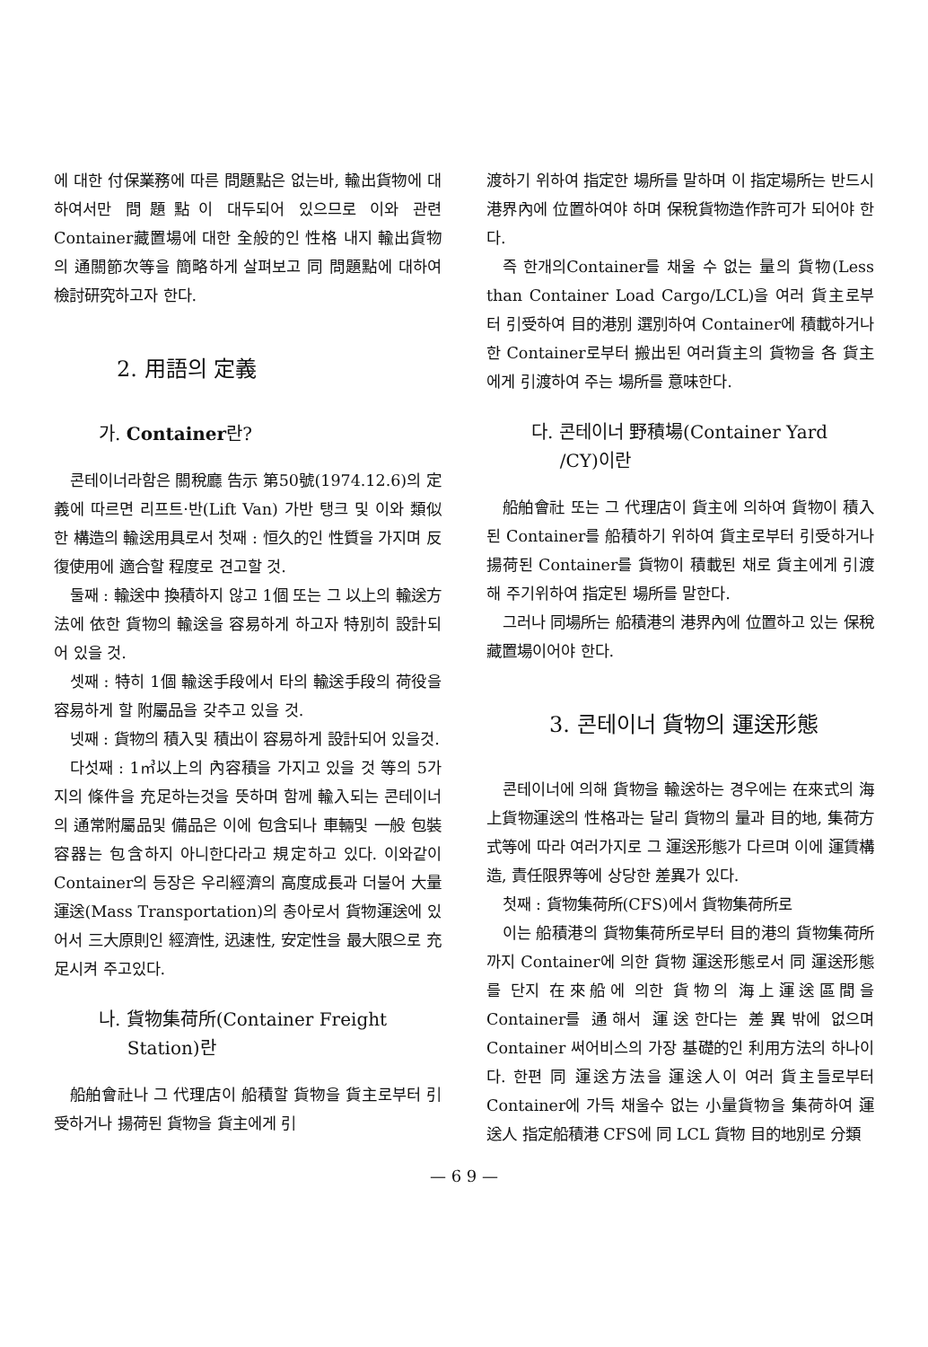에 대한 付保業務에 따른 問題點은 없는바, 輸出貨物에 대하여서만 問題點이 대두되어 있으므로 이와 관련 Container藏置場에 대한 全般的인 性格 내지 輸出貨物의 通關節次等을 簡略하게 살펴보고 同 問題點에 대하여 檢討研究하고자 한다.
2. 用語의 定義
가. Container란?
콘테이너라함은 關稅廳 告示 第50號(1974.12.6)의 定義에 따르면 리프트·반(Lift Van) 가반 탱크 및 이와 類似한 構造의 輸送用具로서 첫째 : 恒久的인 性質을 가지며 反復使用에 適合할 程度로 견고할 것.
둘째 : 輸送中 換積하지 않고 1個 또는 그 以上의 輸送方法에 依한 貨物의 輸送을 容易하게 하고자 特別히 設計되어 있을 것.
셋째 : 特히 1個 輸送手段에서 타의 輸送手段의 荷役을 容易하게 할 附屬品을 갖추고 있을 것.
넷째 : 貨物의 積入및 積出이 容易하게 設計되어 있을것.
다섯째 : 1㎥以上의 內容積을 가지고 있을 것 等의 5가지의 條件을 充足하는것을 뜻하며 함께 輸入되는 콘테이너의 通常附屬品및 備品은 이에 包含되나 車輛및 一般 包裝容器는 包含하지 아니한다라고 規定하고 있다. 이와같이 Container의 등장은 우리經濟의 高度成長과 더불어 大量運送(Mass Transportation)의 총아로서 貨物運送에 있어서 三大原則인 經濟性, 迅速性, 安定性을 最大限으로 充足시켜 주고있다.
나. 貨物集荷所(Container Freight
Station)란
船舶會社나 그 代理店이 船積할 貨物을 貨主로부터 引受하거나 揚荷된 貨物을 貨主에게 引
渡하기 위하여 指定한 場所를 말하며 이 指定場所는 반드시 港界內에 位置하여야 하며 保稅貨物造作許可가 되어야 한다.
즉 한개의Container를 채울 수 없는 量의 貨物(Less than Container Load Cargo/LCL)을 여러 貨主로부터 引受하여 目的港別 選別하여 Container에 積載하거나 한 Container로부터 搬出된 여러貨主의 貨物을 各 貨主에게 引渡하여 주는 場所를 意味한다.
다. 콘테이너 野積場(Container Yard
/CY)이란
船舶會社 또는 그 代理店이 貨主에 의하여 貨物이 積入된 Container를 船積하기 위하여 貨主로부터 引受하거나 揚荷된 Container를 貨物이 積載된 채로 貨主에게 引渡해 주기위하여 指定된 場所를 말한다.
그러나 同場所는 船積港의 港界內에 位置하고 있는 保稅 藏置場이어야 한다.
3. 콘테이너 貨物의 運送形態
콘테이너에 의해 貨物을 輸送하는 경우에는 在來式의 海上貨物運送의 性格과는 달리 貨物의 量과 目的地, 集荷方式等에 따라 여러가지로 그 運送形態가 다르며 이에 運賃構造, 責任限界等에 상당한 差異가 있다.
첫째 : 貨物集荷所(CFS)에서 貨物集荷所로
이는 船積港의 貨物集荷所로부터 目的港의 貨物集荷所까지 Container에 의한 貨物 運送形態로서 同 運送形態를 단지 在來船에 의한 貨物의 海上運送區間을 Container를 通해서 運送한다는 差異밖에 없으며 Container 써어비스의 가장 基礎的인 利用方法의 하나이다. 한편 同 運送方法을 運送人이 여러 貨主들로부터 Container에 가득 채울수 없는 小量貨物을 集荷하여 運送人 指定船積港 CFS에 同 LCL 貨物 目的地別로 分類
— 6 9 —